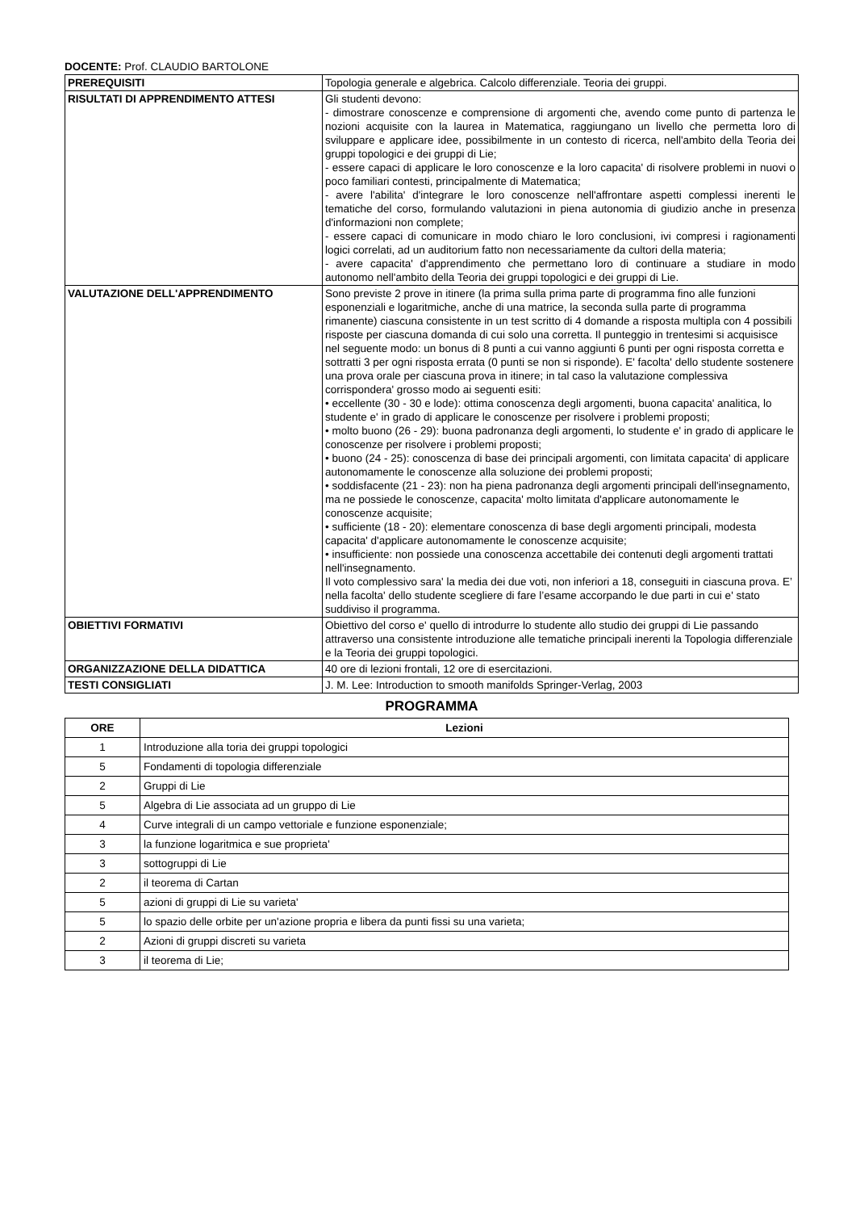DOCENTE: Prof. CLAUDIO BARTOLONE
| PREREQUISITI | Topologia generale e algebrica. Calcolo differenziale. Teoria dei gruppi. |
| RISULTATI DI APPRENDIMENTO ATTESI | Gli studenti devono: - dimostrare conoscenze e comprensione di argomenti che, avendo come punto di partenza le nozioni acquisite con la laurea in Matematica, raggiungano un livello che permetta loro di sviluppare e applicare idee, possibilmente in un contesto di ricerca, nell'ambito della Teoria dei gruppi topologici e dei gruppi di Lie; - essere capaci di applicare le loro conoscenze e la loro capacita' di risolvere problemi in nuovi o poco familiari contesti, principalmente di Matematica; - avere l'abilita' d'integrare le loro conoscenze nell'affrontare aspetti complessi inerenti le tematiche del corso, formulando valutazioni in piena autonomia di giudizio anche in presenza d'informazioni non complete; - essere capaci di comunicare in modo chiaro le loro conclusioni, ivi compresi i ragionamenti logici correlati, ad un auditorium fatto non necessariamente da cultori della materia; - avere capacita' d'apprendimento che permettano loro di continuare a studiare in modo autonomo nell'ambito della Teoria dei gruppi topologici e dei gruppi di Lie. |
| VALUTAZIONE DELL'APPRENDIMENTO | Sono previste 2 prove in itinere (la prima sulla prima parte di programma fino alle funzioni esponenziali e logaritmiche, anche di una matrice, la seconda sulla parte di programma rimanente) ciascuna consistente in un test scritto di 4 domande a risposta multipla con 4 possibili risposte per ciascuna domanda di cui solo una corretta. Il punteggio in trentesimi si acquisisce nel seguente modo: un bonus di 8 punti a cui vanno aggiunti 6 punti per ogni risposta corretta e sottratti 3 per ogni risposta errata (0 punti se non si risponde). E' facolta' dello studente sostenere una prova orale per ciascuna prova in itinere; in tal caso la valutazione complessiva corrispondera' grosso modo ai seguenti esiti: • eccellente (30 - 30 e lode): ottima conoscenza degli argomenti, buona capacita' analitica, lo studente e' in grado di applicare le conoscenze per risolvere i problemi proposti; • molto buono (26 - 29): buona padronanza degli argomenti, lo studente e' in grado di applicare le conoscenze per risolvere i problemi proposti; • buono (24 - 25): conoscenza di base dei principali argomenti, con limitata capacita' di applicare autonomamente le conoscenze alla soluzione dei problemi proposti; • soddisfacente (21 - 23): non ha piena padronanza degli argomenti principali dell'insegnamento, ma ne possiede le conoscenze, capacita' molto limitata d'applicare autonomamente le conoscenze acquisite; • sufficiente (18 - 20): elementare conoscenza di base degli argomenti principali, modesta capacita' d'applicare autonomamente le conoscenze acquisite; • insufficiente: non possiede una conoscenza accettabile dei contenuti degli argomenti trattati nell'insegnamento. Il voto complessivo sara' la media dei due voti, non inferiori a 18, conseguiti in ciascuna prova. E’ nella facolta' dello studente scegliere di fare l’esame accorpando le due parti in cui e' stato suddiviso il programma. |
| OBIETTIVI FORMATIVI | Obiettivo del corso e' quello di introdurre lo studente allo studio dei gruppi di Lie passando attraverso una consistente introduzione alle tematiche principali inerenti la Topologia differenziale e la Teoria dei gruppi topologici. |
| ORGANIZZAZIONE DELLA DIDATTICA | 40 ore di lezioni frontali, 12 ore di esercitazioni. |
| TESTI CONSIGLIATI | J. M. Lee: Introduction to smooth manifolds Springer-Verlag, 2003 |
PROGRAMMA
| ORE | Lezioni |
| --- | --- |
| 1 | Introduzione alla toria dei gruppi topologici |
| 5 | Fondamenti di topologia differenziale |
| 2 | Gruppi di Lie |
| 5 | Algebra di Lie associata ad un gruppo di Lie |
| 4 | Curve integrali di un campo vettoriale e funzione esponenziale; |
| 3 | la funzione logaritmica e sue proprieta' |
| 3 | sottogruppi di Lie |
| 2 | il teorema di Cartan |
| 5 | azioni di gruppi di Lie su varieta' |
| 5 | lo spazio delle orbite per un'azione propria e libera da punti fissi su una varieta; |
| 2 | Azioni di gruppi discreti su varieta |
| 3 | il teorema di Lie; |